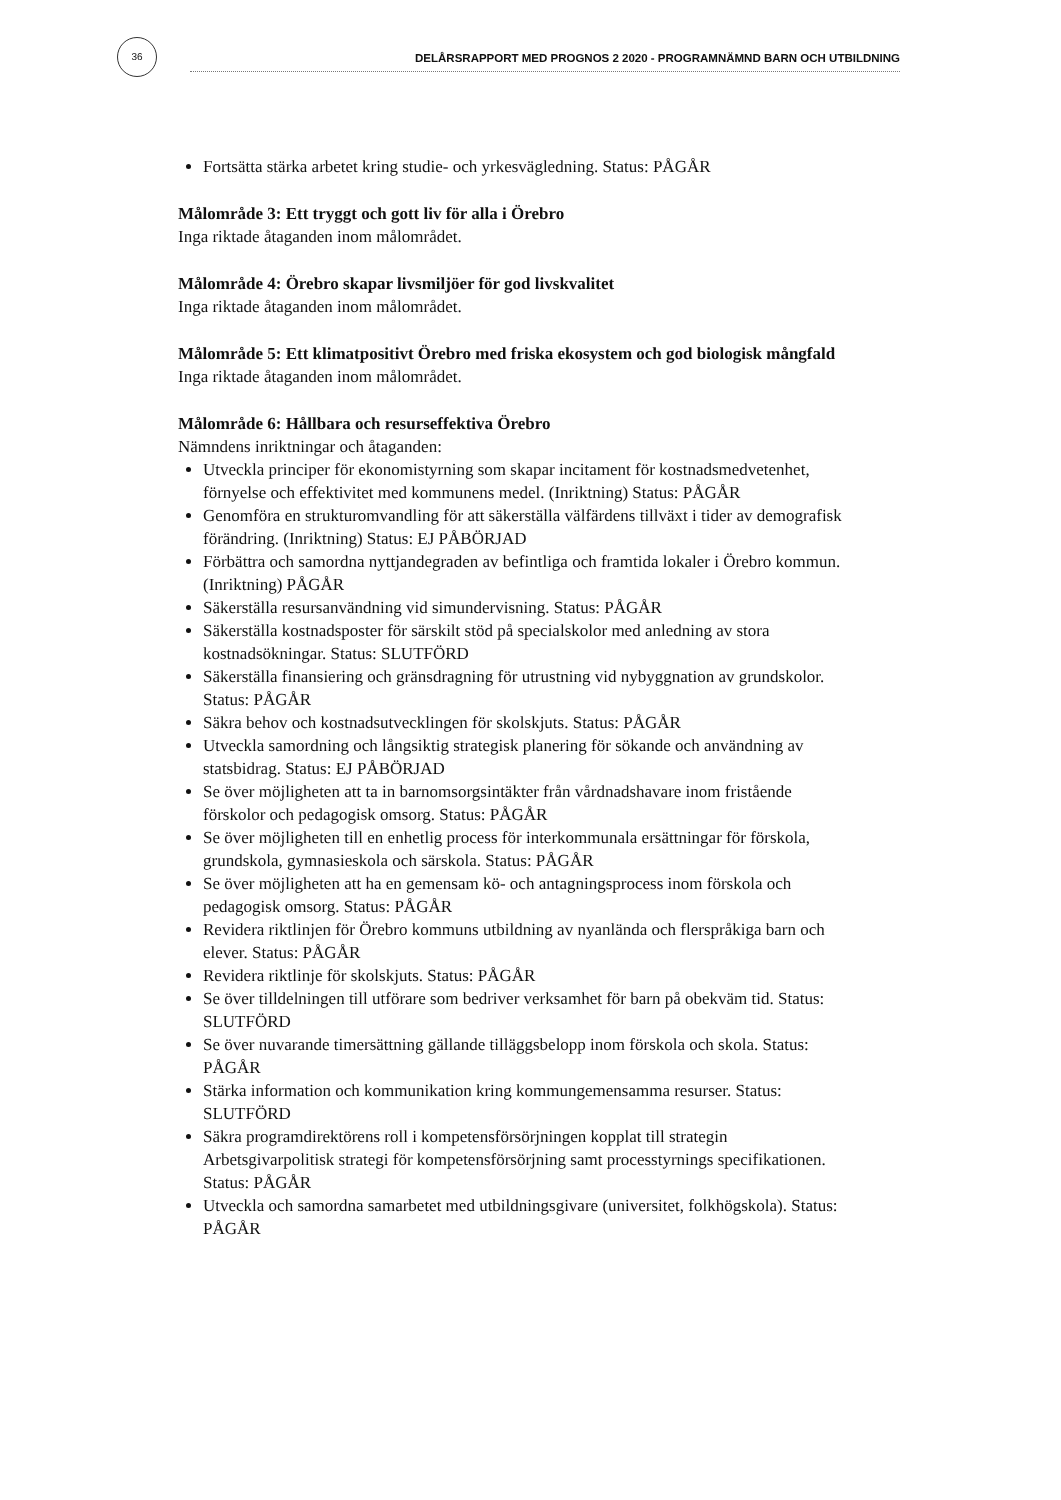36
DELÅRSRAPPORT MED PROGNOS 2 2020 - PROGRAMNÄMND BARN OCH UTBILDNING
Fortsätta stärka arbetet kring studie- och yrkesvägledning. Status: PÅGÅR
Målområde 3: Ett tryggt och gott liv för alla i Örebro
Inga riktade åtaganden inom målområdet.
Målområde 4: Örebro skapar livsmiljöer för god livskvalitet
Inga riktade åtaganden inom målområdet.
Målområde 5: Ett klimatpositivt Örebro med friska ekosystem och god biologisk mångfald
Inga riktade åtaganden inom målområdet.
Målområde 6: Hållbara och resurseffektiva Örebro
Nämndens inriktningar och åtaganden:
Utveckla principer för ekonomistyrning som skapar incitament för kostnadsmedvetenhet, förnyelse och effektivitet med kommunens medel. (Inriktning) Status: PÅGÅR
Genomföra en strukturomvandling för att säkerställa välfärdens tillväxt i tider av demografisk förändring. (Inriktning) Status: EJ PÅBÖRJAD
Förbättra och samordna nyttjandegraden av befintliga och framtida lokaler i Örebro kommun. (Inriktning) PÅGÅR
Säkerställa resursanvändning vid simundervisning. Status: PÅGÅR
Säkerställa kostnadsposter för särskilt stöd på specialskolor med anledning av stora kostnadsökningar. Status: SLUTFÖRD
Säkerställa finansiering och gränsdragning för utrustning vid nybyggnation av grundskolor. Status: PÅGÅR
Säkra behov och kostnadsutvecklingen för skolskjuts. Status: PÅGÅR
Utveckla samordning och långsiktig strategisk planering för sökande och användning av statsbidrag. Status: EJ PÅBÖRJAD
Se över möjligheten att ta in barnomsorgsintäkter från vårdnadshavare inom fristående förskolor och pedagogisk omsorg. Status: PÅGÅR
Se över möjligheten till en enhetlig process för interkommunala ersättningar för förskola, grundskola, gymnasieskola och särskola. Status: PÅGÅR
Se över möjligheten att ha en gemensam kö- och antagningsprocess inom förskola och pedagogisk omsorg. Status: PÅGÅR
Revidera riktlinjen för Örebro kommuns utbildning av nyanlända och flerspråkiga barn och elever. Status: PÅGÅR
Revidera riktlinje för skolskjuts. Status: PÅGÅR
Se över tilldelningen till utförare som bedriver verksamhet för barn på obekväm tid. Status: SLUTFÖRD
Se över nuvarande timersättning gällande tilläggsbelopp inom förskola och skola. Status: PÅGÅR
Stärka information och kommunikation kring kommungemensamma resurser. Status: SLUTFÖRD
Säkra programdirektörens roll i kompetensförsörjningen kopplat till strategin Arbetsgivarpolitisk strategi för kompetensförsörjning samt processtyrnings specifikationen. Status: PÅGÅR
Utveckla och samordna samarbetet med utbildningsgivare (universitet, folkhögskola). Status: PÅGÅR